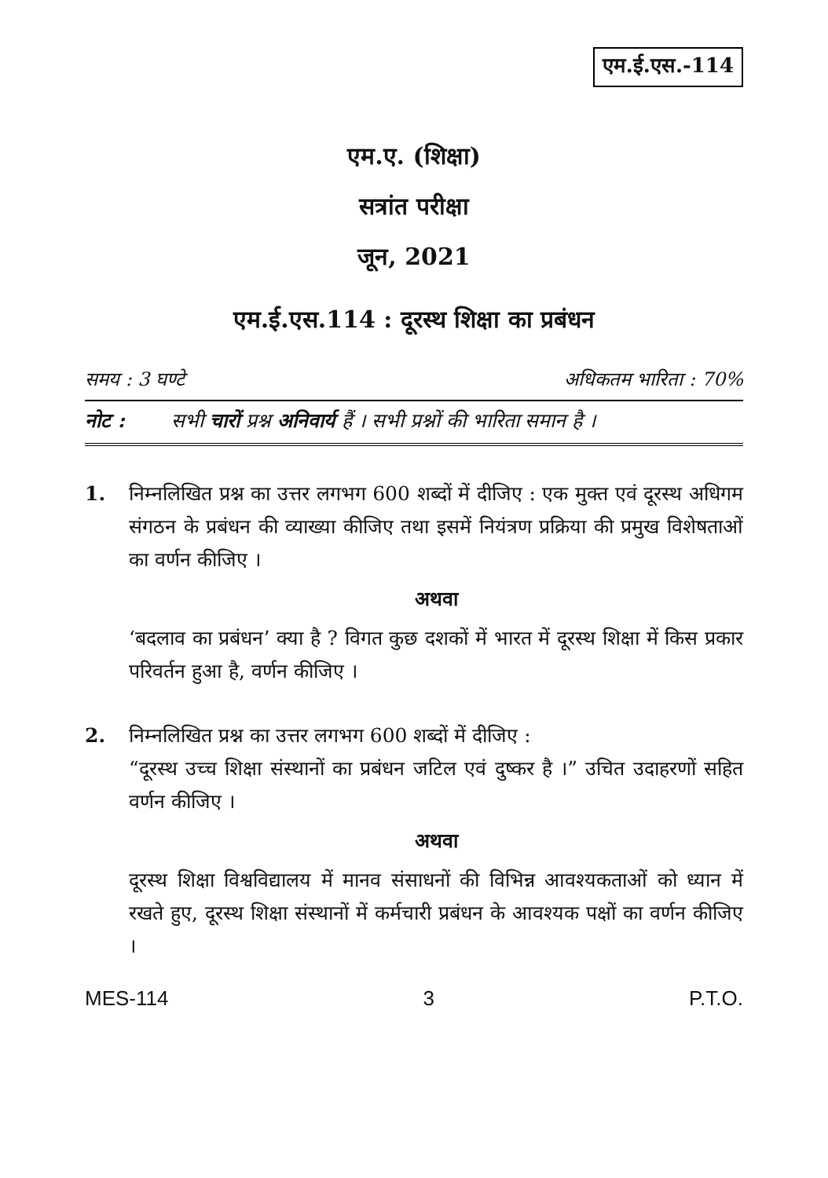एम.ई.एस.-114
एम.ए. (शिक्षा)
सत्रांत परीक्षा
जून, 2021
एम.ई.एस.114 : दूरस्थ शिक्षा का प्रबंधन
समय : 3 घण्टे अधिकतम भारिता : 70%
नोट : सभी चारों प्रश्न अनिवार्य हैं । सभी प्रश्नों की भारिता समान है ।
1. निम्नलिखित प्रश्न का उत्तर लगभग 600 शब्दों में दीजिए : एक मुक्त एवं दूरस्थ अधिगम संगठन के प्रबंधन की व्याख्या कीजिए तथा इसमें नियंत्रण प्रक्रिया की प्रमुख विशेषताओं का वर्णन कीजिए ।
अथवा
‘बदलाव का प्रबंधन’ क्या है ? विगत कुछ दशकों में भारत में दूरस्थ शिक्षा में किस प्रकार परिवर्तन हुआ है, वर्णन कीजिए ।
2. निम्नलिखित प्रश्न का उत्तर लगभग 600 शब्दों में दीजिए :
“दूरस्थ उच्च शिक्षा संस्थानों का प्रबंधन जटिल एवं दुष्कर है ।” उचित उदाहरणों सहित वर्णन कीजिए ।
अथवा
दूरस्थ शिक्षा विश्वविद्यालय में मानव संसाधनों की विभिन्न आवश्यकताओं को ध्यान में रखते हुए, दूरस्थ शिक्षा संस्थानों में कर्मचारी प्रबंधन के आवश्यक पक्षों का वर्णन कीजिए ।
MES-114 3 P.T.O.